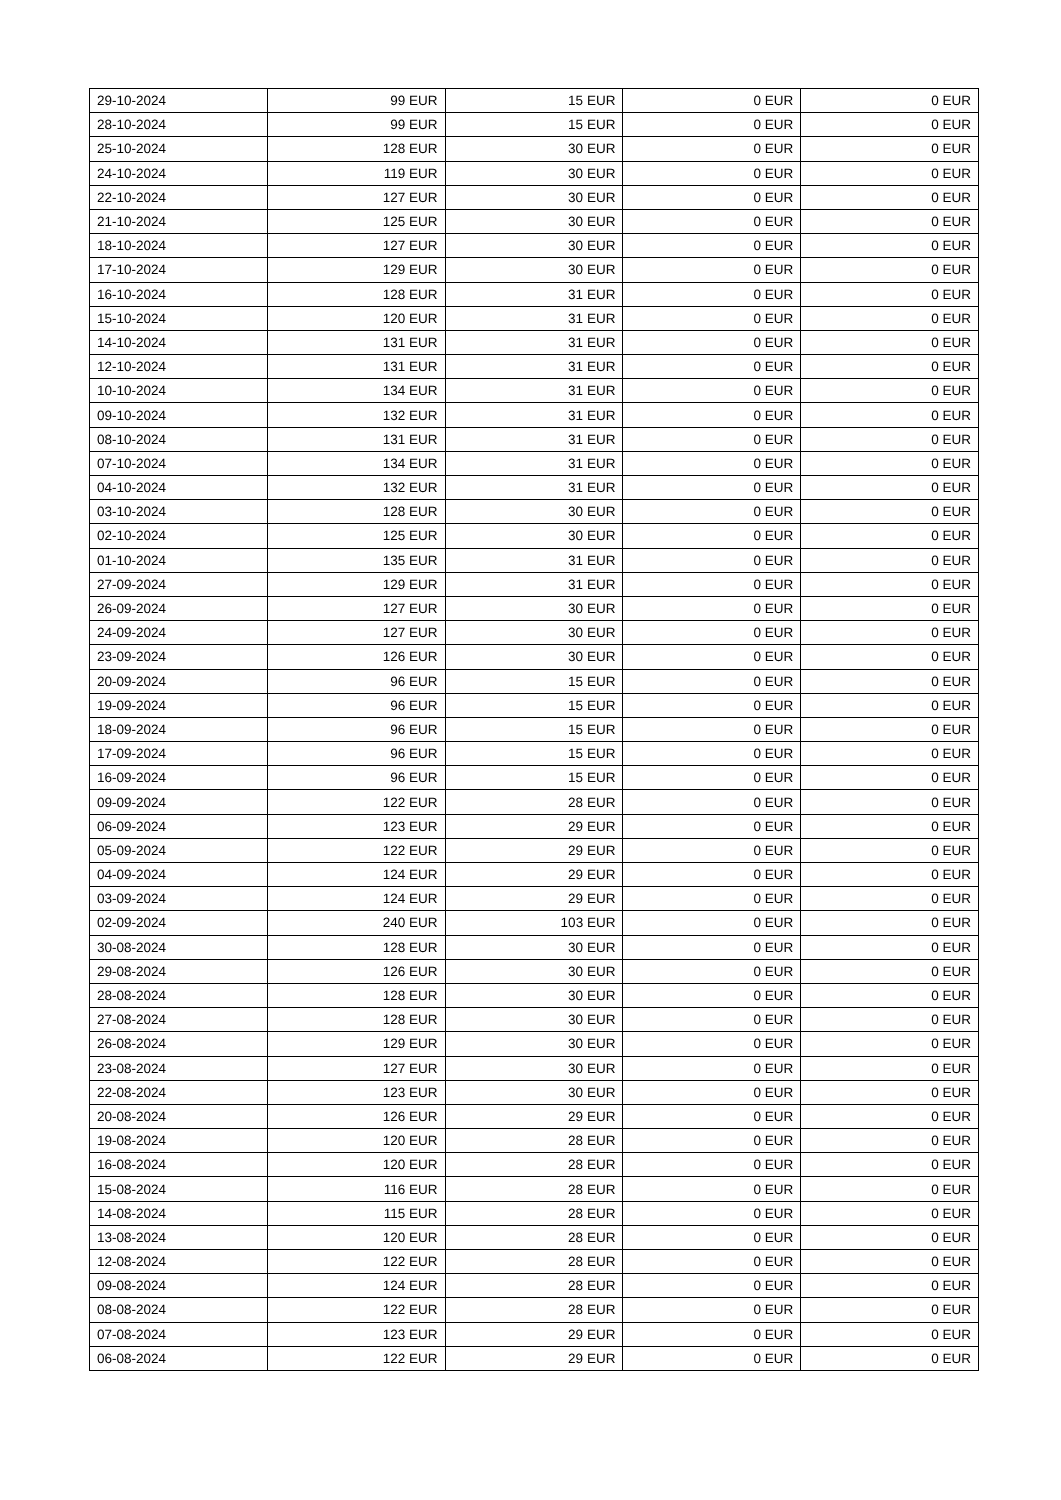| 29-10-2024 | 99 EUR | 15 EUR | 0 EUR | 0 EUR |
| 28-10-2024 | 99 EUR | 15 EUR | 0 EUR | 0 EUR |
| 25-10-2024 | 128 EUR | 30 EUR | 0 EUR | 0 EUR |
| 24-10-2024 | 119 EUR | 30 EUR | 0 EUR | 0 EUR |
| 22-10-2024 | 127 EUR | 30 EUR | 0 EUR | 0 EUR |
| 21-10-2024 | 125 EUR | 30 EUR | 0 EUR | 0 EUR |
| 18-10-2024 | 127 EUR | 30 EUR | 0 EUR | 0 EUR |
| 17-10-2024 | 129 EUR | 30 EUR | 0 EUR | 0 EUR |
| 16-10-2024 | 128 EUR | 31 EUR | 0 EUR | 0 EUR |
| 15-10-2024 | 120 EUR | 31 EUR | 0 EUR | 0 EUR |
| 14-10-2024 | 131 EUR | 31 EUR | 0 EUR | 0 EUR |
| 12-10-2024 | 131 EUR | 31 EUR | 0 EUR | 0 EUR |
| 10-10-2024 | 134 EUR | 31 EUR | 0 EUR | 0 EUR |
| 09-10-2024 | 132 EUR | 31 EUR | 0 EUR | 0 EUR |
| 08-10-2024 | 131 EUR | 31 EUR | 0 EUR | 0 EUR |
| 07-10-2024 | 134 EUR | 31 EUR | 0 EUR | 0 EUR |
| 04-10-2024 | 132 EUR | 31 EUR | 0 EUR | 0 EUR |
| 03-10-2024 | 128 EUR | 30 EUR | 0 EUR | 0 EUR |
| 02-10-2024 | 125 EUR | 30 EUR | 0 EUR | 0 EUR |
| 01-10-2024 | 135 EUR | 31 EUR | 0 EUR | 0 EUR |
| 27-09-2024 | 129 EUR | 31 EUR | 0 EUR | 0 EUR |
| 26-09-2024 | 127 EUR | 30 EUR | 0 EUR | 0 EUR |
| 24-09-2024 | 127 EUR | 30 EUR | 0 EUR | 0 EUR |
| 23-09-2024 | 126 EUR | 30 EUR | 0 EUR | 0 EUR |
| 20-09-2024 | 96 EUR | 15 EUR | 0 EUR | 0 EUR |
| 19-09-2024 | 96 EUR | 15 EUR | 0 EUR | 0 EUR |
| 18-09-2024 | 96 EUR | 15 EUR | 0 EUR | 0 EUR |
| 17-09-2024 | 96 EUR | 15 EUR | 0 EUR | 0 EUR |
| 16-09-2024 | 96 EUR | 15 EUR | 0 EUR | 0 EUR |
| 09-09-2024 | 122 EUR | 28 EUR | 0 EUR | 0 EUR |
| 06-09-2024 | 123 EUR | 29 EUR | 0 EUR | 0 EUR |
| 05-09-2024 | 122 EUR | 29 EUR | 0 EUR | 0 EUR |
| 04-09-2024 | 124 EUR | 29 EUR | 0 EUR | 0 EUR |
| 03-09-2024 | 124 EUR | 29 EUR | 0 EUR | 0 EUR |
| 02-09-2024 | 240 EUR | 103 EUR | 0 EUR | 0 EUR |
| 30-08-2024 | 128 EUR | 30 EUR | 0 EUR | 0 EUR |
| 29-08-2024 | 126 EUR | 30 EUR | 0 EUR | 0 EUR |
| 28-08-2024 | 128 EUR | 30 EUR | 0 EUR | 0 EUR |
| 27-08-2024 | 128 EUR | 30 EUR | 0 EUR | 0 EUR |
| 26-08-2024 | 129 EUR | 30 EUR | 0 EUR | 0 EUR |
| 23-08-2024 | 127 EUR | 30 EUR | 0 EUR | 0 EUR |
| 22-08-2024 | 123 EUR | 30 EUR | 0 EUR | 0 EUR |
| 20-08-2024 | 126 EUR | 29 EUR | 0 EUR | 0 EUR |
| 19-08-2024 | 120 EUR | 28 EUR | 0 EUR | 0 EUR |
| 16-08-2024 | 120 EUR | 28 EUR | 0 EUR | 0 EUR |
| 15-08-2024 | 116 EUR | 28 EUR | 0 EUR | 0 EUR |
| 14-08-2024 | 115 EUR | 28 EUR | 0 EUR | 0 EUR |
| 13-08-2024 | 120 EUR | 28 EUR | 0 EUR | 0 EUR |
| 12-08-2024 | 122 EUR | 28 EUR | 0 EUR | 0 EUR |
| 09-08-2024 | 124 EUR | 28 EUR | 0 EUR | 0 EUR |
| 08-08-2024 | 122 EUR | 28 EUR | 0 EUR | 0 EUR |
| 07-08-2024 | 123 EUR | 29 EUR | 0 EUR | 0 EUR |
| 06-08-2024 | 122 EUR | 29 EUR | 0 EUR | 0 EUR |